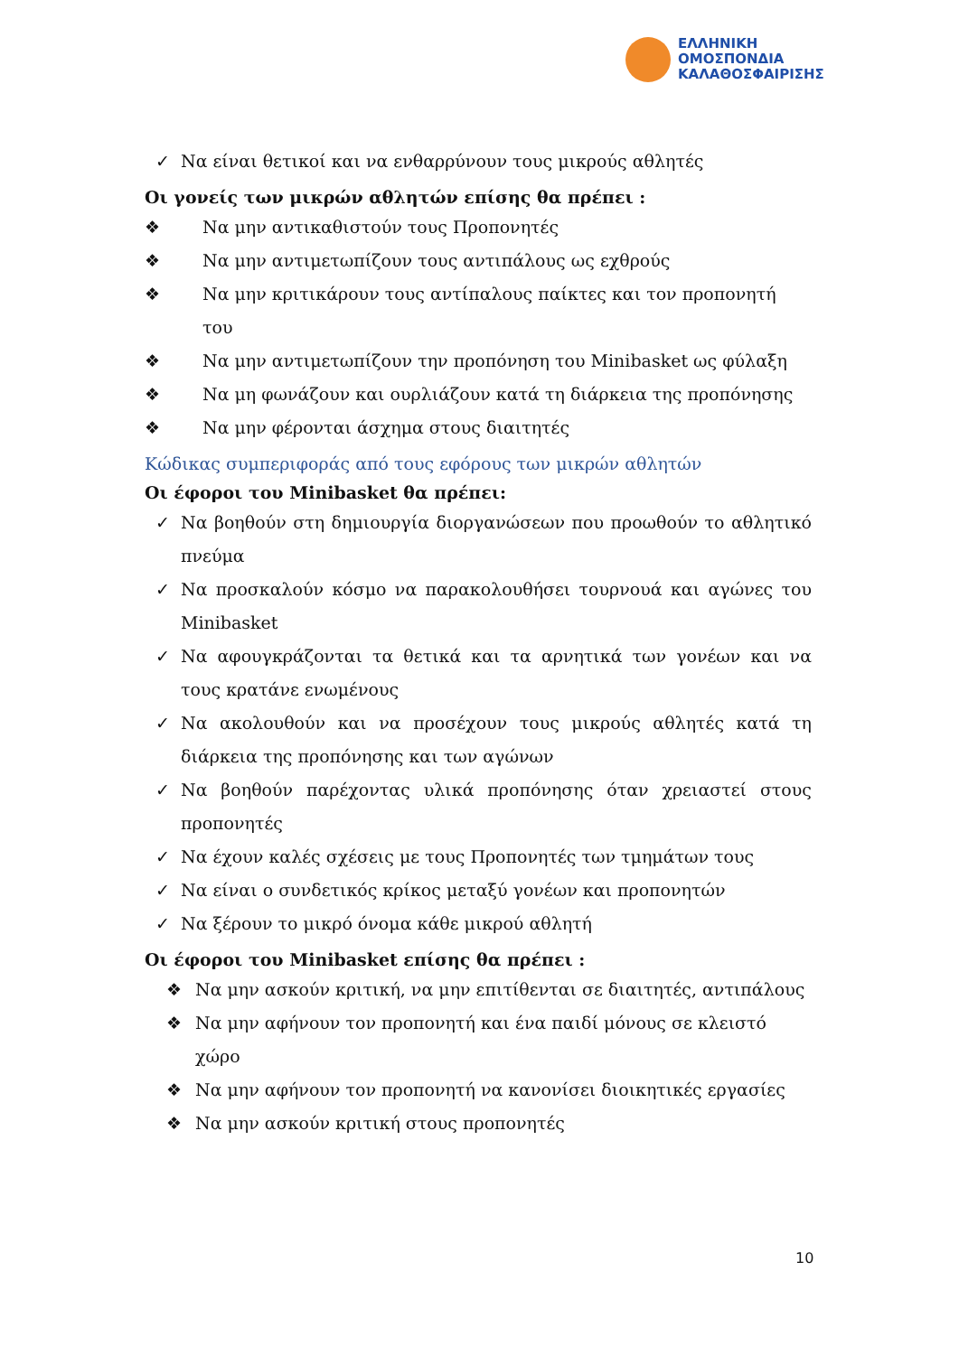ΕΛΛΗΝΙΚΗ
ΟΜΟΣΠΟΝΔΙΑ
ΚΑΛΑΘΟΣΦΑΙΡΙΣΗΣ
✓ Να είναι θετικοί και να ενθαρρύνουν τους μικρούς αθλητές
Οι γονείς των μικρών αθλητών επίσης θα πρέπει :
❖ Να μην αντικαθιστούν τους Προπονητές
❖ Να μην αντιμετωπίζουν τους αντιπάλους ως εχθρούς
❖ Να μην κριτικάρουν τους αντίπαλους παίκτες και τον προπονητή του
❖ Να μην αντιμετωπίζουν την προπόνηση του Minibasket ως φύλαξη
❖ Να μη φωνάζουν και ουρλιάζουν κατά τη διάρκεια της προπόνησης
❖ Να μην φέρονται άσχημα στους διαιτητές
Κώδικας συμπεριφοράς από τους εφόρους των μικρών αθλητών
Οι έφοροι του Minibasket θα πρέπει:
✓ Να βοηθούν στη δημιουργία διοργανώσεων που προωθούν το αθλητικό πνεύμα
✓ Να προσκαλούν κόσμο να παρακολουθήσει τουρνουά και αγώνες του Minibasket
✓ Να αφουγκράζονται τα θετικά και τα αρνητικά των γονέων και να τους κρατάνε ενωμένους
✓ Να ακολουθούν και να προσέχουν τους μικρούς αθλητές κατά τη διάρκεια της προπόνησης και των αγώνων
✓ Να βοηθούν παρέχοντας υλικά προπόνησης όταν χρειαστεί στους προπονητές
✓ Να έχουν καλές σχέσεις με τους Προπονητές των τμημάτων τους
✓ Να είναι ο συνδετικός κρίκος μεταξύ γονέων και προπονητών
✓ Να ξέρουν το μικρό όνομα κάθε μικρού αθλητή
Οι έφοροι του Minibasket επίσης θα πρέπει :
❖ Να μην ασκούν κριτική, να μην επιτίθενται σε διαιτητές, αντιπάλους
❖ Να μην αφήνουν τον προπονητή και ένα παιδί μόνους σε κλειστό χώρο
❖ Να μην αφήνουν τον προπονητή να κανονίσει διοικητικές εργασίες
❖ Να μην ασκούν κριτική στους προπονητές
10